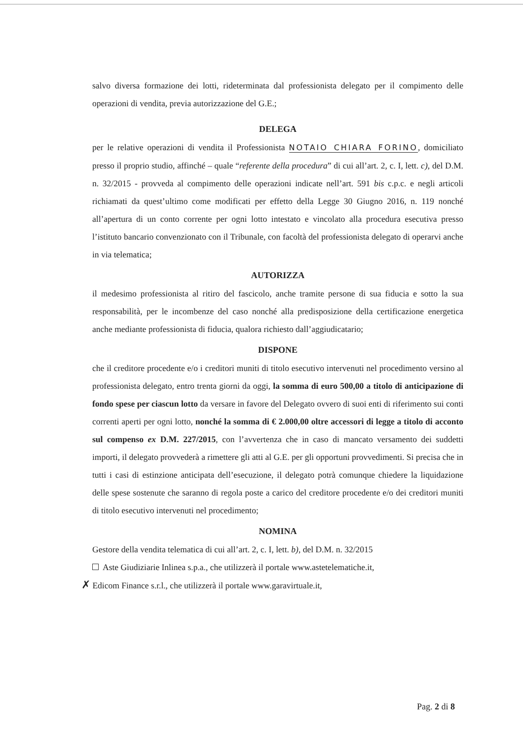salvo diversa formazione dei lotti, rideterminata dal professionista delegato per il compimento delle operazioni di vendita, previa autorizzazione del G.E.;
DELEGA
per le relative operazioni di vendita il Professionista NOTAIO CHIARA FORINO, domiciliato presso il proprio studio, affinché – quale “referente della procedura” di cui all’art. 2, c. I, lett. c), del D.M. n. 32/2015 - provveda al compimento delle operazioni indicate nell’art. 591 bis c.p.c. e negli articoli richiamati da quest’ultimo come modificati per effetto della Legge 30 Giugno 2016, n. 119 nonché all’apertura di un conto corrente per ogni lotto intestato e vincolato alla procedura esecutiva presso l’istituto bancario convenzionato con il Tribunale, con facoltà del professionista delegato di operarvi anche in via telematica;
AUTORIZZA
il medesimo professionista al ritiro del fascicolo, anche tramite persone di sua fiducia e sotto la sua responsabilità, per le incombenze del caso nonché alla predisposizione della certificazione energetica anche mediante professionista di fiducia, qualora richiesto dall’aggiudicatario;
DISPONE
che il creditore procedente e/o i creditori muniti di titolo esecutivo intervenuti nel procedimento versino al professionista delegato, entro trenta giorni da oggi, la somma di euro 500,00 a titolo di anticipazione di fondo spese per ciascun lotto da versare in favore del Delegato ovvero di suoi enti di riferimento sui conti correnti aperti per ogni lotto, nonché la somma di € 2.000,00 oltre accessori di legge a titolo di acconto sul compenso ex D.M. 227/2015, con l’avvertenza che in caso di mancato versamento dei suddetti importi, il delegato provvederà a rimettere gli atti al G.E. per gli opportuni provvedimenti. Si precisa che in tutti i casi di estinzione anticipata dell’esecuzione, il delegato potrà comunque chiedere la liquidazione delle spese sostenute che saranno di regola poste a carico del creditore procedente e/o dei creditori muniti di titolo esecutivo intervenuti nel procedimento;
NOMINA
Gestore della vendita telematica di cui all’art. 2, c. I, lett. b), del D.M. n. 32/2015
Aste Giudiziarie Inlinea s.p.a., che utilizzerà il portale www.astetelematiche.it,
✗ Edicom Finance s.r.l., che utilizzerà il portale www.garavirtuale.it,
Pag. 2 di 8